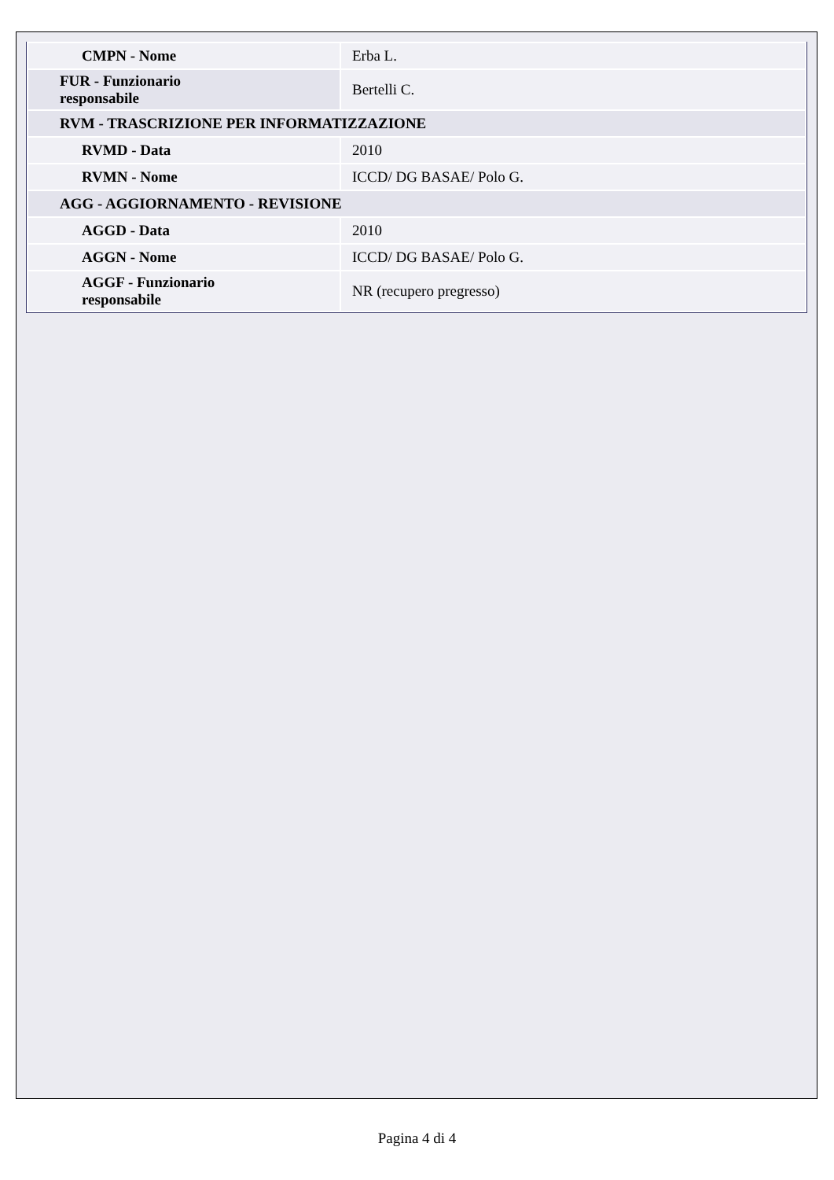| CMPN - Nome | Erba L. |
| FUR - Funzionario responsabile | Bertelli C. |
| RVM - TRASCRIZIONE PER INFORMATIZZAZIONE | |
| RVMD - Data | 2010 |
| RVMN - Nome | ICCD/ DG BASAE/ Polo G. |
| AGG - AGGIORNAMENTO - REVISIONE | |
| AGGD - Data | 2010 |
| AGGN - Nome | ICCD/ DG BASAE/ Polo G. |
| AGGF - Funzionario responsabile | NR (recupero pregresso) |
Pagina 4 di 4